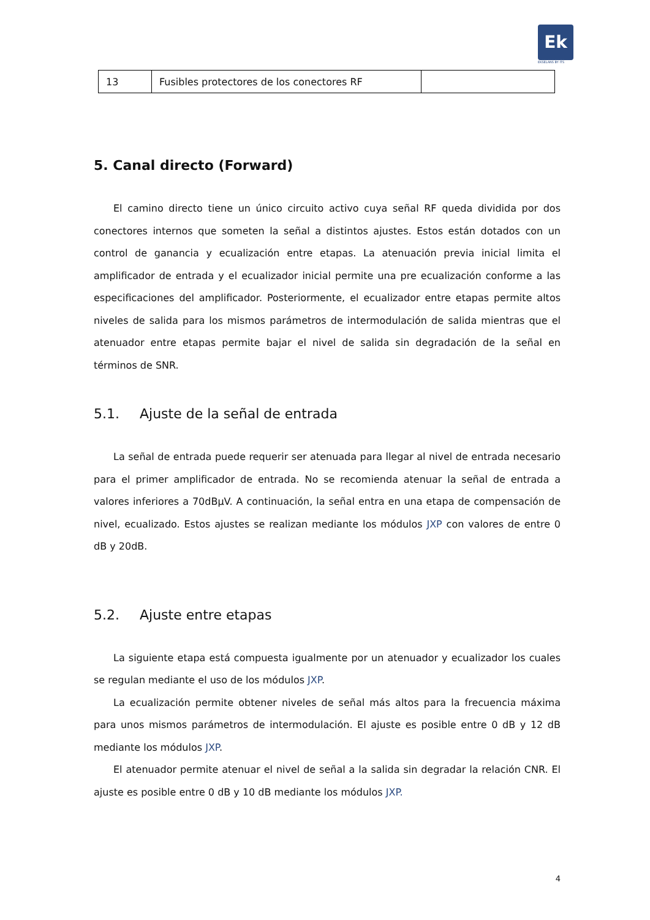Ek
EKSELANS BY ITS
| 13 | Fusibles protectores de los conectores RF | |
5. Canal directo (Forward)
El camino directo tiene un único circuito activo cuya señal RF queda dividida por dos conectores internos que someten la señal a distintos ajustes. Estos están dotados con un control de ganancia y ecualización entre etapas. La atenuación previa inicial limita el amplificador de entrada y el ecualizador inicial permite una pre ecualización conforme a las especificaciones del amplificador. Posteriormente, el ecualizador entre etapas permite altos niveles de salida para los mismos parámetros de intermodulación de salida mientras que el atenuador entre etapas permite bajar el nivel de salida sin degradación de la señal en términos de SNR.
5.1. Ajuste de la señal de entrada
La señal de entrada puede requerir ser atenuada para llegar al nivel de entrada necesario para el primer amplificador de entrada. No se recomienda atenuar la señal de entrada a valores inferiores a 70dBµV. A continuación, la señal entra en una etapa de compensación de nivel, ecualizado. Estos ajustes se realizan mediante los módulos JXP con valores de entre 0 dB y 20dB.
5.2. Ajuste entre etapas
La siguiente etapa está compuesta igualmente por un atenuador y ecualizador los cuales se regulan mediante el uso de los módulos JXP.
La ecualización permite obtener niveles de señal más altos para la frecuencia máxima para unos mismos parámetros de intermodulación. El ajuste es posible entre 0 dB y 12 dB mediante los módulos JXP.
El atenuador permite atenuar el nivel de señal a la salida sin degradar la relación CNR. El ajuste es posible entre 0 dB y 10 dB mediante los módulos JXP.
4